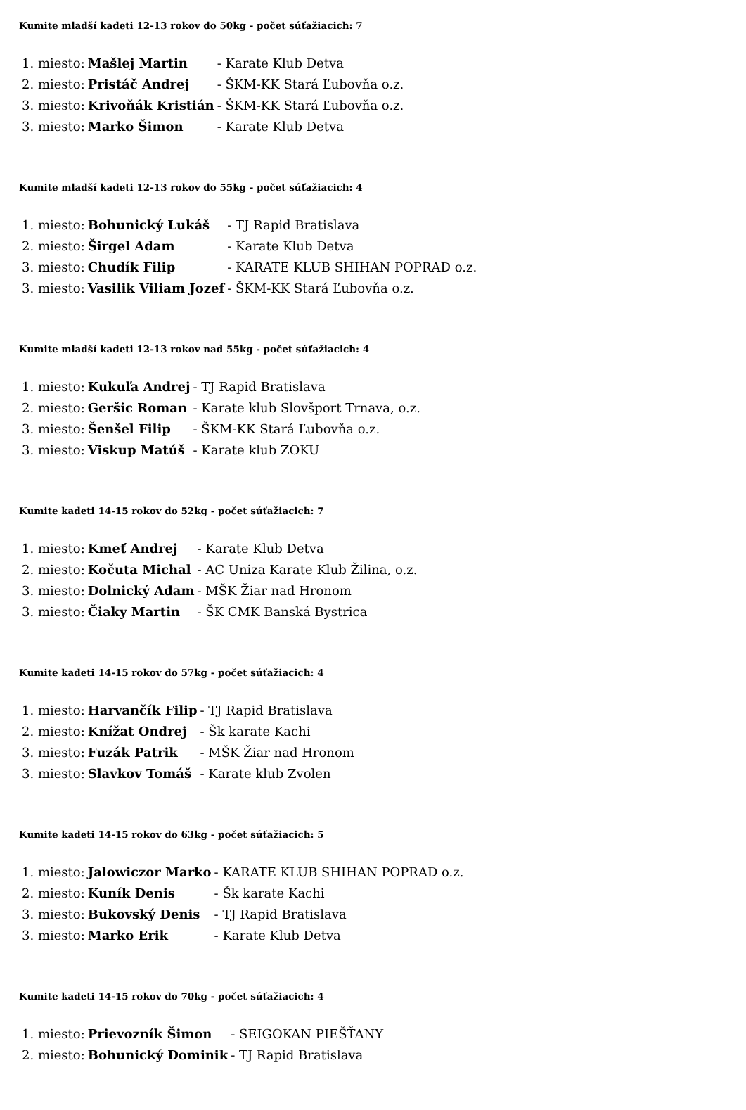Kumite mladší kadeti 12-13 rokov do 50kg - počet súťažiacich: 7
| 1. miesto: | Mašlej Martin | - Karate Klub Detva |
| 2. miesto: | Pristáč Andrej | - ŠKM-KK Stará Ľubovňa o.z. |
| 3. miesto: | Krivoňák Kristián | - ŠKM-KK Stará Ľubovňa o.z. |
| 3. miesto: | Marko Šimon | - Karate Klub Detva |
Kumite mladší kadeti 12-13 rokov do 55kg - počet súťažiacich: 4
| 1. miesto: | Bohunický Lukáš | - TJ Rapid Bratislava |
| 2. miesto: | Širgel Adam | - Karate Klub Detva |
| 3. miesto: | Chudík Filip | - KARATE KLUB SHIHAN POPRAD o.z. |
| 3. miesto: | Vasilik Viliam Jozef | - ŠKM-KK Stará Ľubovňa o.z. |
Kumite mladší kadeti 12-13 rokov nad 55kg - počet súťažiacich: 4
| 1. miesto: | Kukuľa Andrej | - TJ Rapid Bratislava |
| 2. miesto: | Geršic Roman | - Karate klub Slovšport Trnava, o.z. |
| 3. miesto: | Šenšel Filip | - ŠKM-KK Stará Ľubovňa o.z. |
| 3. miesto: | Viskup Matúš | - Karate klub ZOKU |
Kumite kadeti 14-15 rokov do 52kg - počet súťažiacich: 7
| 1. miesto: | Kmeť Andrej | - Karate Klub Detva |
| 2. miesto: | Kočuta Michal | - AC Uniza Karate Klub Žilina, o.z. |
| 3. miesto: | Dolnický Adam | - MŠK Žiar nad Hronom |
| 3. miesto: | Čiaky Martin | - ŠK CMK Banská Bystrica |
Kumite kadeti 14-15 rokov do 57kg - počet súťažiacich: 4
| 1. miesto: | Harvančík Filip | - TJ Rapid Bratislava |
| 2. miesto: | Knížat Ondrej | - Šk karate Kachi |
| 3. miesto: | Fuzák Patrik | - MŠK Žiar nad Hronom |
| 3. miesto: | Slavkov Tomáš | - Karate klub Zvolen |
Kumite kadeti 14-15 rokov do 63kg - počet súťažiacich: 5
| 1. miesto: | Jalowiczor Marko | - KARATE KLUB SHIHAN POPRAD o.z. |
| 2. miesto: | Kuník Denis | - Šk karate Kachi |
| 3. miesto: | Bukovský Denis | - TJ Rapid Bratislava |
| 3. miesto: | Marko Erik | - Karate Klub Detva |
Kumite kadeti 14-15 rokov do 70kg - počet súťažiacich: 4
| 1. miesto: | Prievozník Šimon | - SEIGOKAN PIEŠŤANY |
| 2. miesto: | Bohunický Dominik | - TJ Rapid Bratislava |